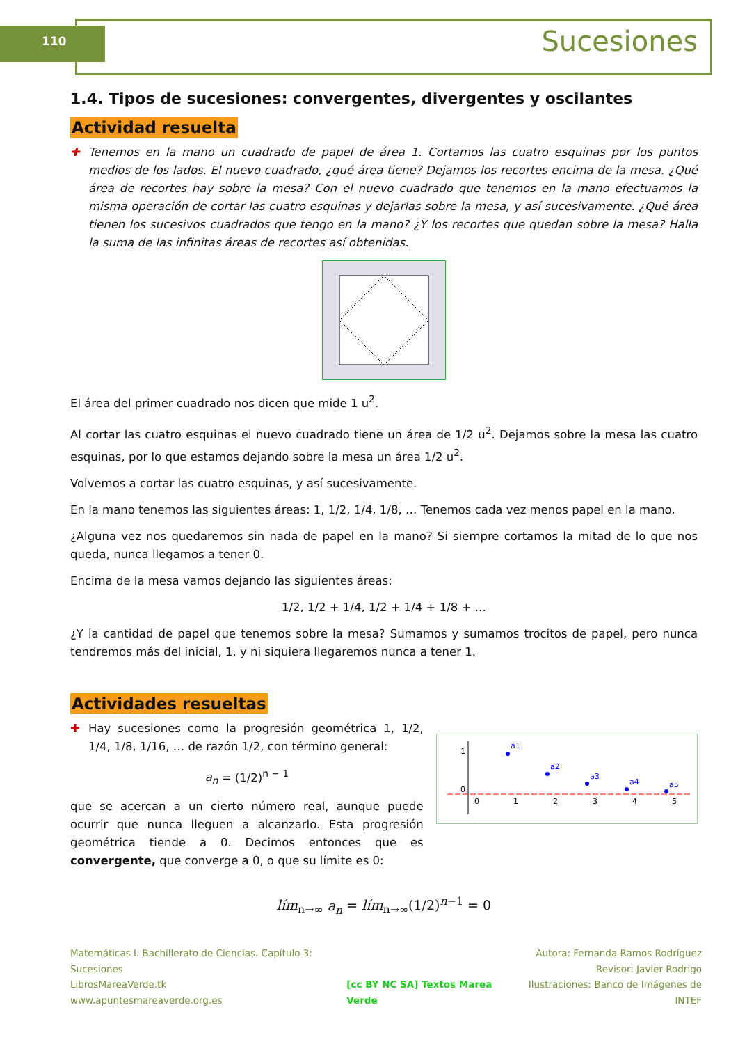110 Sucesiones
1.4. Tipos de sucesiones: convergentes, divergentes y oscilantes
Actividad resuelta
✚ Tenemos en la mano un cuadrado de papel de área 1. Cortamos las cuatro esquinas por los puntos medios de los lados. El nuevo cuadrado, ¿qué área tiene? Dejamos los recortes encima de la mesa. ¿Qué área de recortes hay sobre la mesa? Con el nuevo cuadrado que tenemos en la mano efectuamos la misma operación de cortar las cuatro esquinas y dejarlas sobre la mesa, y así sucesivamente. ¿Qué área tienen los sucesivos cuadrados que tengo en la mano? ¿Y los recortes que quedan sobre la mesa? Halla la suma de las infinitas áreas de recortes así obtenidas.
El área del primer cuadrado nos dicen que mide 1 u<sup>2</sup>.
Al cortar las cuatro esquinas el nuevo cuadrado tiene un área de 1/2 u<sup>2</sup>. Dejamos sobre la mesa las cuatro esquinas, por lo que estamos dejando sobre la mesa un área 1/2 u<sup>2</sup>.
Volvemos a cortar las cuatro esquinas, y así sucesivamente.
En la mano tenemos las siguientes áreas: 1, 1/2, 1/4, 1/8, … Tenemos cada vez menos papel en la mano.
¿Alguna vez nos quedaremos sin nada de papel en la mano? Si siempre cortamos la mitad de lo que nos queda, nunca llegamos a tener 0.
Encima de la mesa vamos dejando las siguientes áreas:
1/2, 1/2 + 1/4, 1/2 + 1/4 + 1/8 + …
¿Y la cantidad de papel que tenemos sobre la mesa? Sumamos y sumamos trocitos de papel, pero nunca tendremos más del inicial, 1, y ni siquiera llegaremos nunca a tener 1.
Actividades resueltas
✚ Hay sucesiones como la progresión geométrica 1, 1/2, 1/4, 1/8, 1/16, … de razón 1/2, con término general:
a<sub>n</sub> = (1/2)<sup>n − 1</sup>
que se acercan a un cierto número real, aunque puede ocurrir que nunca lleguen a alcanzarlo. Esta progresión geométrica tiende a 0. Decimos entonces que es convergente, que converge a 0, o que su límite es 0:
1
0
0
1
2
3
4
5
a1
a2
a3
a4
a5
lím<sub>n→∞</sub> a<sub>n</sub> = lím<sub>n→∞</sub>(1/2)<sup>n−1</sup> = 0
Matemáticas I. Bachillerato de Ciencias. Capítulo 3: Sucesiones
LibrosMareaVerde.tk
www.apuntesmareaverde.org.es
[cc BY NC SA] Textos Marea Verde
Autora: Fernanda Ramos Rodríguez
Revisor: Javier Rodrigo
Ilustraciones: Banco de Imágenes de INTEF